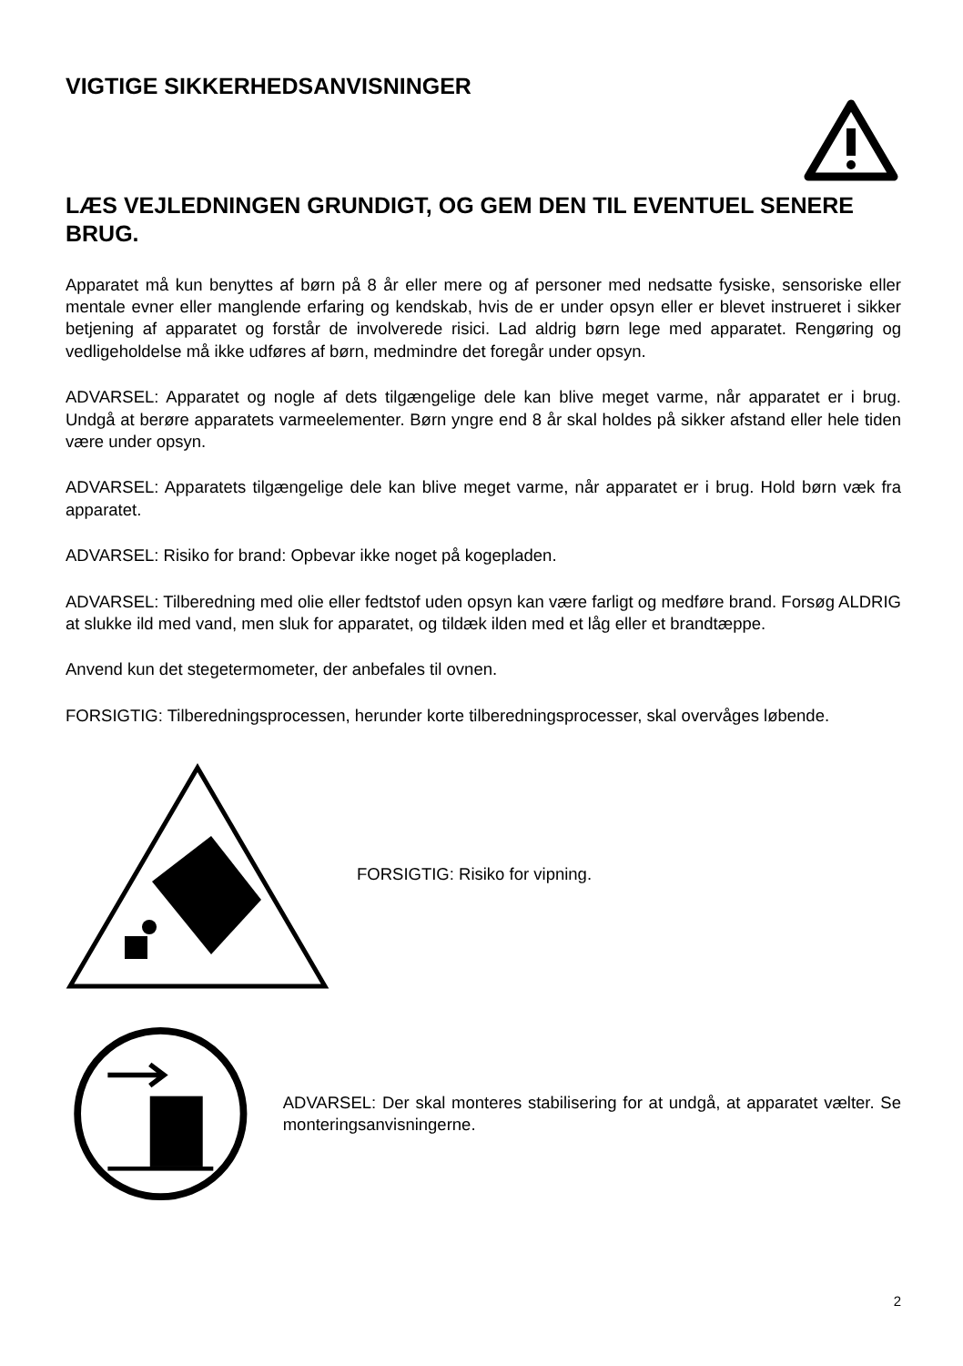VIGTIGE SIKKERHEDSANVISNINGER
LÆS VEJLEDNINGEN GRUNDIGT, OG GEM DEN TIL EVENTUEL SENERE BRUG.
Apparatet må kun benyttes af børn på 8 år eller mere og af personer med nedsatte fysiske, sensoriske eller mentale evner eller manglende erfaring og kendskab, hvis de er under opsyn eller er blevet instrueret i sikker betjening af apparatet og forstår de involverede risici. Lad aldrig børn lege med apparatet. Rengøring og vedligeholdelse må ikke udføres af børn, medmindre det foregår under opsyn.
ADVARSEL: Apparatet og nogle af dets tilgængelige dele kan blive meget varme, når apparatet er i brug. Undgå at berøre apparatets varmeelementer. Børn yngre end 8 år skal holdes på sikker afstand eller hele tiden være under opsyn.
ADVARSEL: Apparatets tilgængelige dele kan blive meget varme, når apparatet er i brug. Hold børn væk fra apparatet.
ADVARSEL: Risiko for brand: Opbevar ikke noget på kogepladen.
ADVARSEL: Tilberedning med olie eller fedtstof uden opsyn kan være farligt og medføre brand. Forsøg ALDRIG at slukke ild med vand, men sluk for apparatet, og tildæk ilden med et låg eller et brandtæppe.
Anvend kun det stegetermometer, der anbefales til ovnen.
FORSIGTIG: Tilberedningsprocessen, herunder korte tilberedningsprocesser, skal overvåges løbende.
FORSIGTIG: Risiko for vipning.
ADVARSEL: Der skal monteres stabilisering for at undgå, at apparatet vælter. Se monteringsanvisningerne.
2